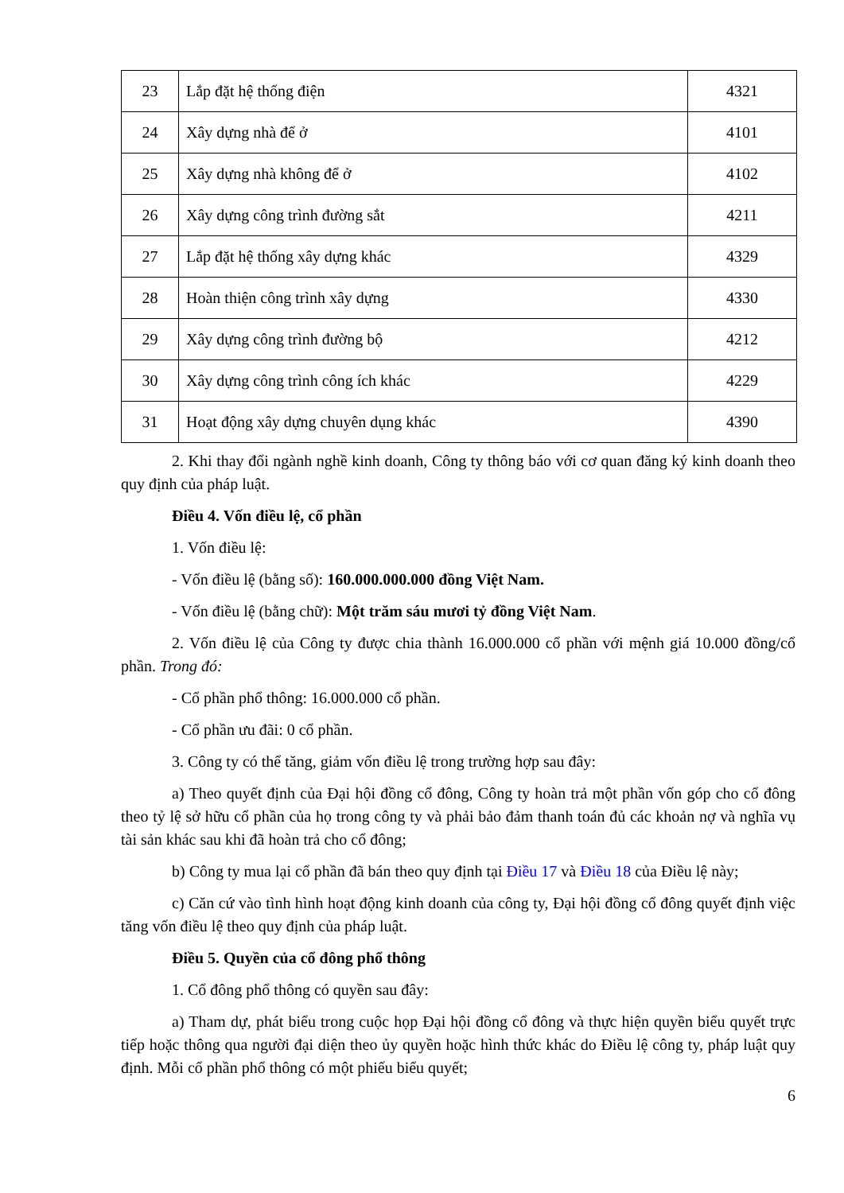| 23 | Lắp đặt hệ thống điện | 4321 |
| 24 | Xây dựng nhà để ở | 4101 |
| 25 | Xây dựng nhà không để ở | 4102 |
| 26 | Xây dựng công trình đường sắt | 4211 |
| 27 | Lắp đặt hệ thống xây dựng khác | 4329 |
| 28 | Hoàn thiện công trình xây dựng | 4330 |
| 29 | Xây dựng công trình đường bộ | 4212 |
| 30 | Xây dựng công trình công ích khác | 4229 |
| 31 | Hoạt động xây dựng chuyên dụng khác | 4390 |
2. Khi thay đổi ngành nghề kinh doanh, Công ty thông báo với cơ quan đăng ký kinh doanh theo quy định của pháp luật.
Điều 4. Vốn điều lệ, cổ phần
1. Vốn điều lệ:
- Vốn điều lệ (bằng số): 160.000.000.000 đồng Việt Nam.
- Vốn điều lệ (bằng chữ): Một trăm sáu mươi tỷ đồng Việt Nam.
2. Vốn điều lệ của Công ty được chia thành 16.000.000 cổ phần với mệnh giá 10.000 đồng/cổ phần. Trong đó:
- Cổ phần phổ thông: 16.000.000 cổ phần.
- Cổ phần ưu đãi: 0 cổ phần.
3. Công ty có thể tăng, giảm vốn điều lệ trong trường hợp sau đây:
a) Theo quyết định của Đại hội đồng cổ đông, Công ty hoàn trả một phần vốn góp cho cổ đông theo tỷ lệ sở hữu cổ phần của họ trong công ty và phải bảo đảm thanh toán đủ các khoản nợ và nghĩa vụ tài sản khác sau khi đã hoàn trả cho cổ đông;
b) Công ty mua lại cổ phần đã bán theo quy định tại Điều 17 và Điều 18 của Điều lệ này;
c) Căn cứ vào tình hình hoạt động kinh doanh của công ty, Đại hội đồng cổ đông quyết định việc tăng vốn điều lệ theo quy định của pháp luật.
Điều 5. Quyền của cổ đông phổ thông
1. Cổ đông phổ thông có quyền sau đây:
a) Tham dự, phát biểu trong cuộc họp Đại hội đồng cổ đông và thực hiện quyền biểu quyết trực tiếp hoặc thông qua người đại diện theo ủy quyền hoặc hình thức khác do Điều lệ công ty, pháp luật quy định. Mỗi cổ phần phổ thông có một phiếu biểu quyết;
6